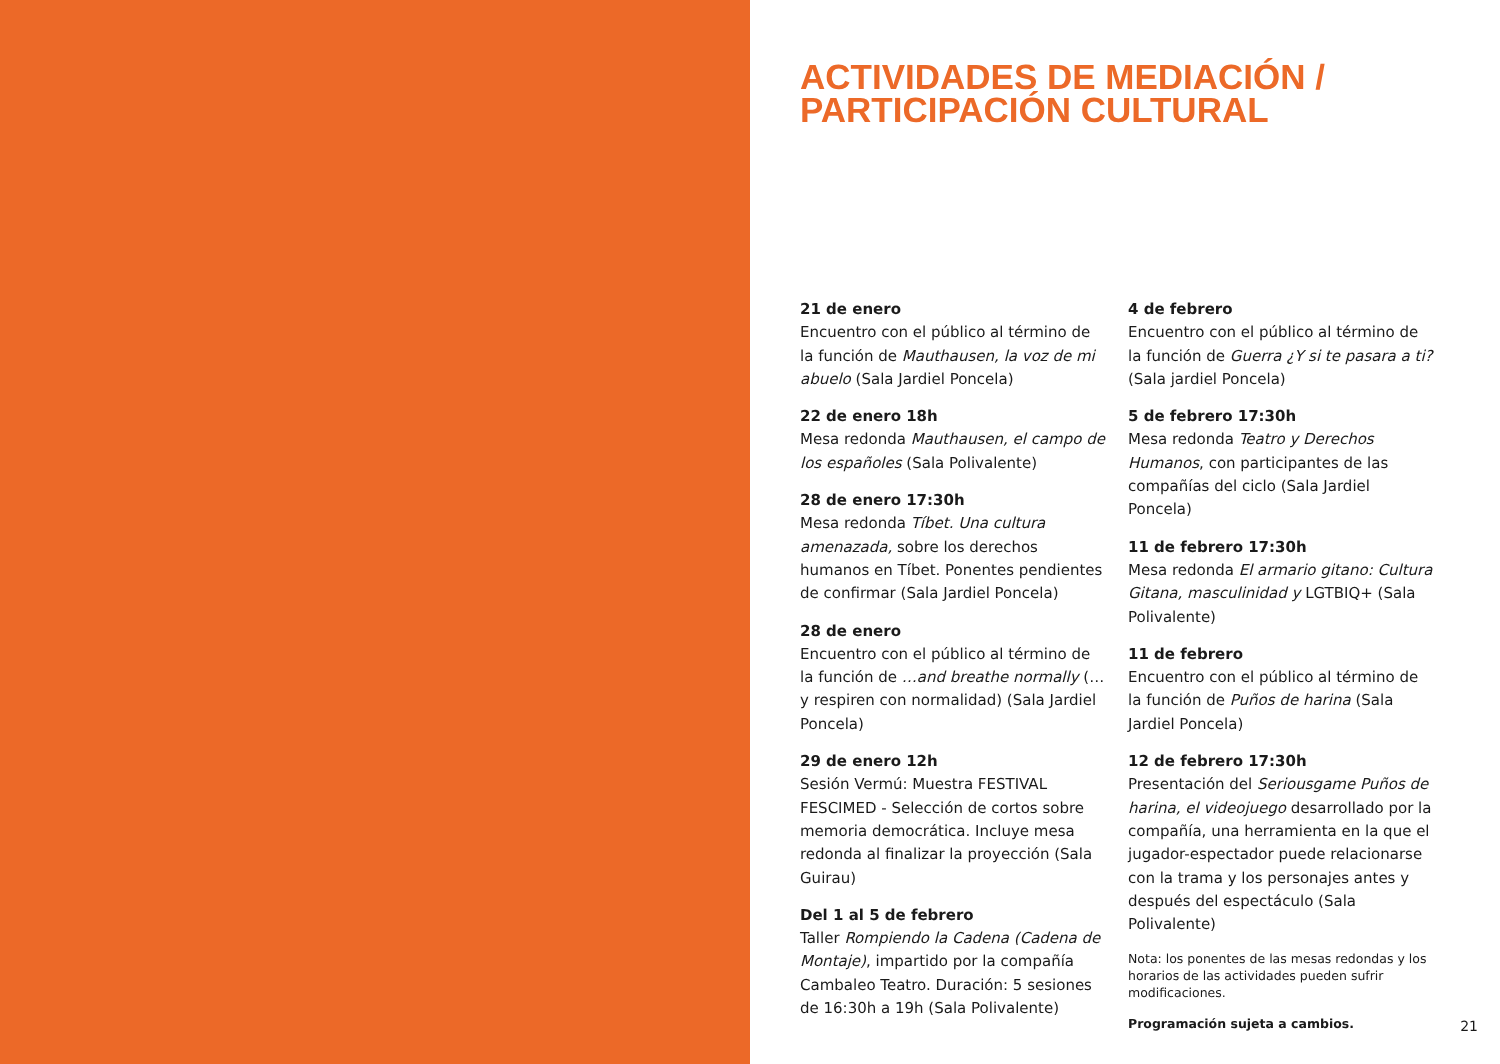ACTIVIDADES DE MEDIACIÓN /
PARTICIPACIÓN CULTURAL
21 de enero
Encuentro con el público al término de la función de Mauthausen, la voz de mi abuelo (Sala Jardiel Poncela)
22 de enero 18h
Mesa redonda Mauthausen, el campo de los españoles (Sala Polivalente)
28 de enero 17:30h
Mesa redonda Tíbet. Una cultura amenazada, sobre los derechos humanos en Tíbet. Ponentes pendientes de confirmar (Sala Jardiel Poncela)
28 de enero
Encuentro con el público al término de la función de …and breathe normally (…y respiren con normalidad) (Sala Jardiel Poncela)
29 de enero 12h
Sesión Vermú: Muestra FESTIVAL FESCIMED - Selección de cortos sobre memoria democrática. Incluye mesa redonda al finalizar la proyección (Sala Guirau)
Del 1 al 5 de febrero
Taller Rompiendo la Cadena (Cadena de Montaje), impartido por la compañía Cambaleo Teatro. Duración: 5 sesiones de 16:30h a 19h (Sala Polivalente)
4 de febrero
Encuentro con el público al término de la función de Guerra ¿Y si te pasara a ti? (Sala jardiel Poncela)
5 de febrero 17:30h
Mesa redonda Teatro y Derechos Humanos, con participantes de las compañías del ciclo (Sala Jardiel Poncela)
11 de febrero 17:30h
Mesa redonda El armario gitano: Cultura Gitana, masculinidad y LGTBIQ+ (Sala Polivalente)
11 de febrero
Encuentro con el público al término de la función de Puños de harina (Sala Jardiel Poncela)
12 de febrero 17:30h
Presentación del Seriousgame Puños de harina, el videojuego desarrollado por la compañía, una herramienta en la que el jugador-espectador puede relacionarse con la trama y los personajes antes y después del espectáculo (Sala Polivalente)
Nota: los ponentes de las mesas redondas y los horarios de las actividades pueden sufrir modificaciones.
Programación sujeta a cambios.
21